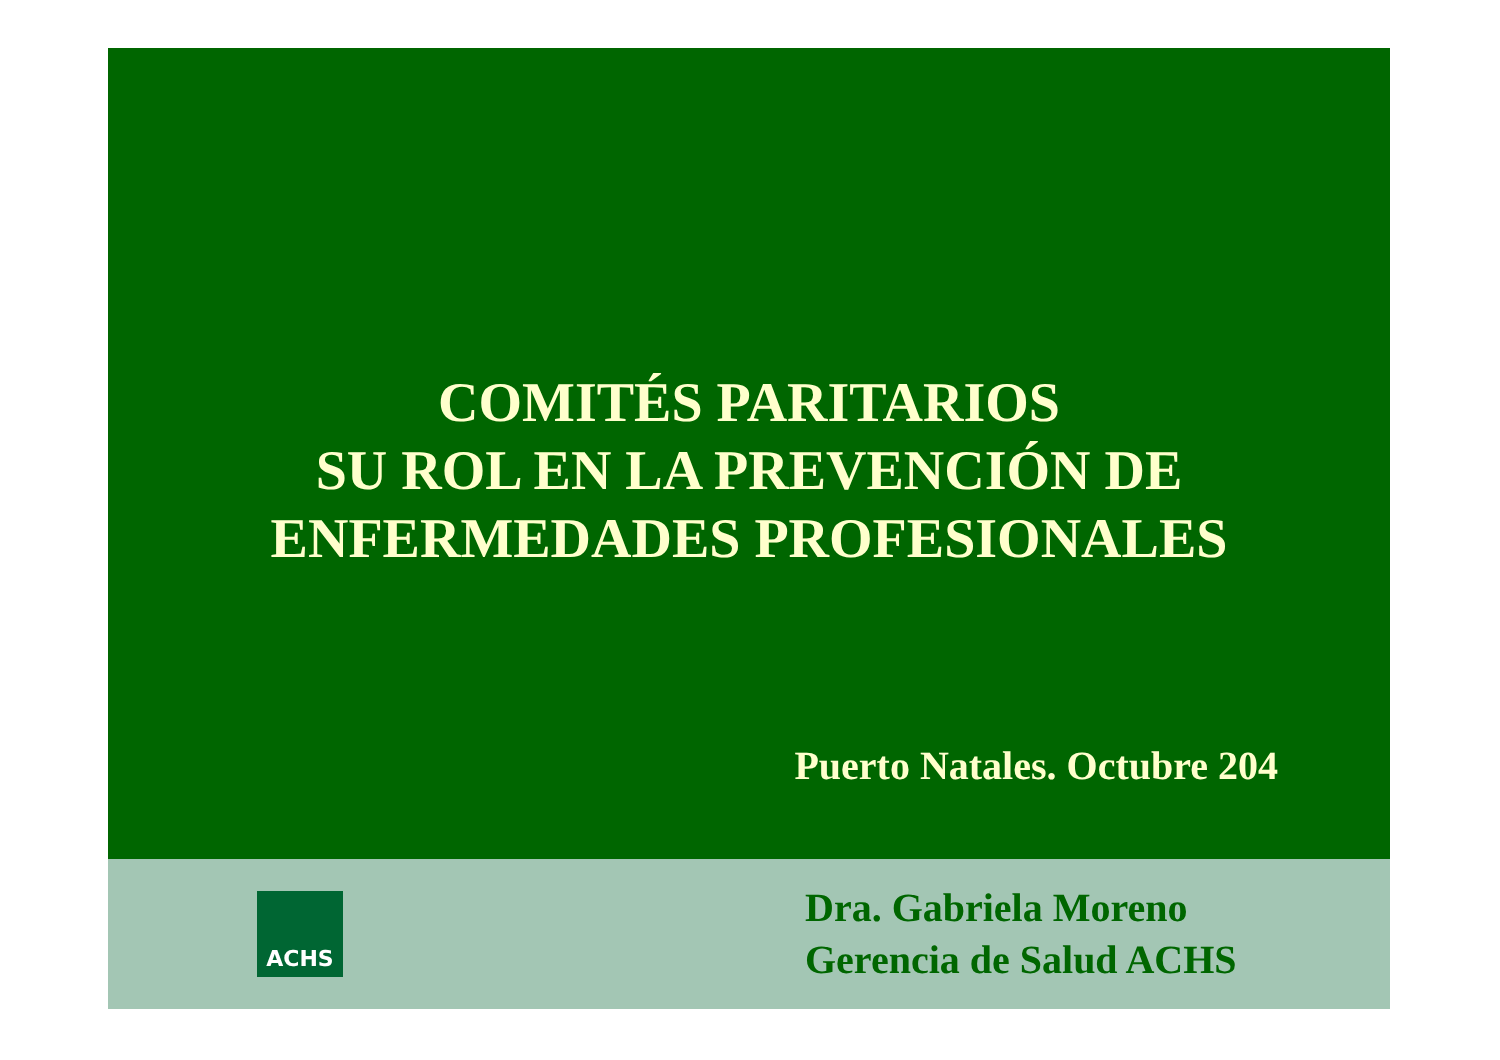COMITÉS PARITARIOS
SU ROL EN LA PREVENCIÓN DE
ENFERMEDADES PROFESIONALES
Puerto Natales. Octubre 204
ACHS
Dra. Gabriela Moreno
Gerencia de Salud ACHS